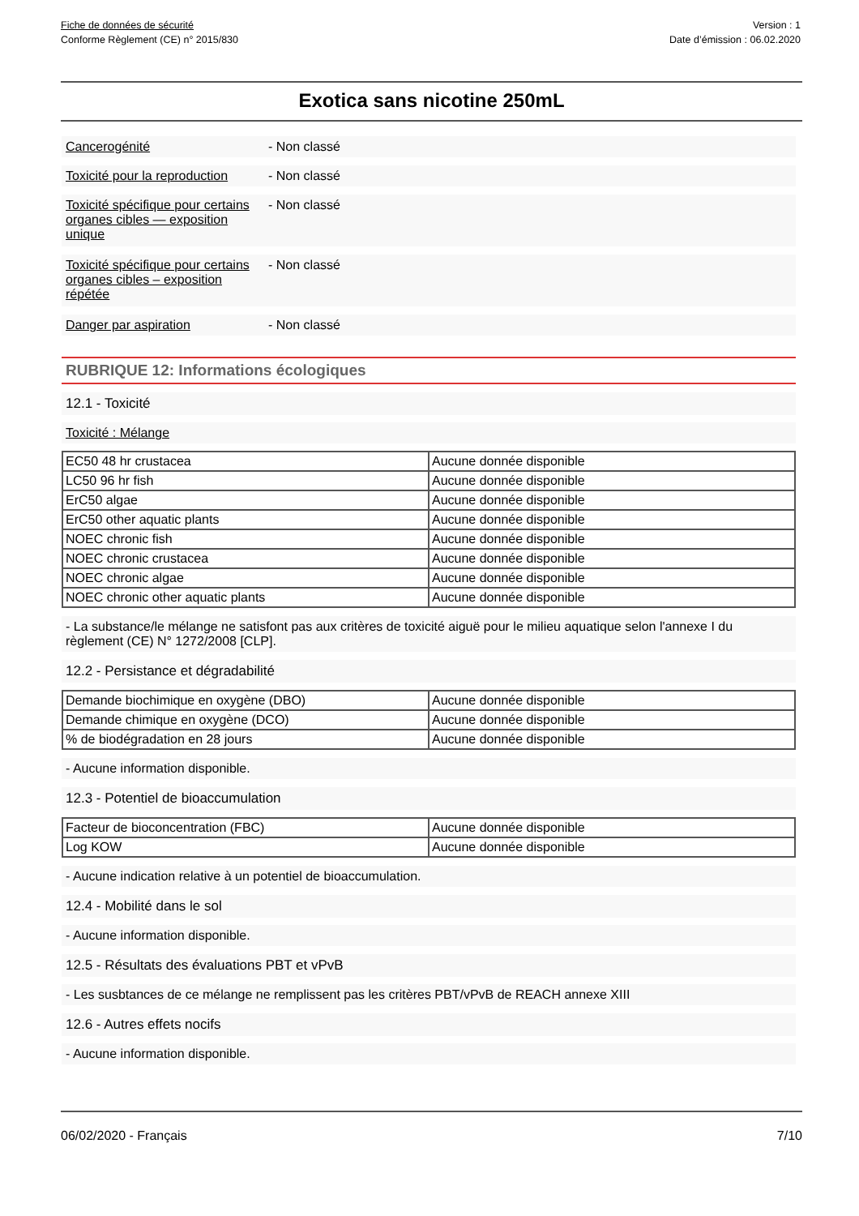Fiche de données de sécurité
Conforme Règlement (CE) n° 2015/830
Version : 1
Date d’émission : 06.02.2020
Exotica sans nicotine 250mL
Cancerogénité - Non classé
Toxicité pour la reproduction
- Non classé
Toxicité spécifique pour certains organes cibles — exposition unique
- Non classé
Toxicité spécifique pour certains organes cibles – exposition répétée
- Non classé
Danger par aspiration - Non classé
RUBRIQUE 12: Informations écologiques
12.1 - Toxicité
Toxicité : Mélange
| EC50 48 hr crustacea | Aucune donnée disponible |
| LC50 96 hr fish | Aucune donnée disponible |
| ErC50 algae | Aucune donnée disponible |
| ErC50 other aquatic plants | Aucune donnée disponible |
| NOEC chronic fish | Aucune donnée disponible |
| NOEC chronic crustacea | Aucune donnée disponible |
| NOEC chronic algae | Aucune donnée disponible |
| NOEC chronic other aquatic plants | Aucune donnée disponible |
- La substance/le mélange ne satisfont pas aux critères de toxicité aiguë pour le milieu aquatique selon l'annexe I du règlement (CE) N° 1272/2008 [CLP].
12.2 - Persistance et dégradabilité
| Demande biochimique en oxygène (DBO) | Aucune donnée disponible |
| Demande chimique en oxygène (DCO) | Aucune donnée disponible |
| % de biodégradation en 28 jours | Aucune donnée disponible |
- Aucune information disponible.
12.3 - Potentiel de bioaccumulation
| Facteur de bioconcentration (FBC) | Aucune donnée disponible |
| Log KOW | Aucune donnée disponible |
- Aucune indication relative à un potentiel de bioaccumulation.
12.4 - Mobilité dans le sol
- Aucune information disponible.
12.5 - Résultats des évaluations PBT et vPvB
- Les susbtances de ce mélange ne remplissent pas les critères PBT/vPvB de REACH annexe XIII
12.6 - Autres effets nocifs
- Aucune information disponible.
06/02/2020 - Français 7/10